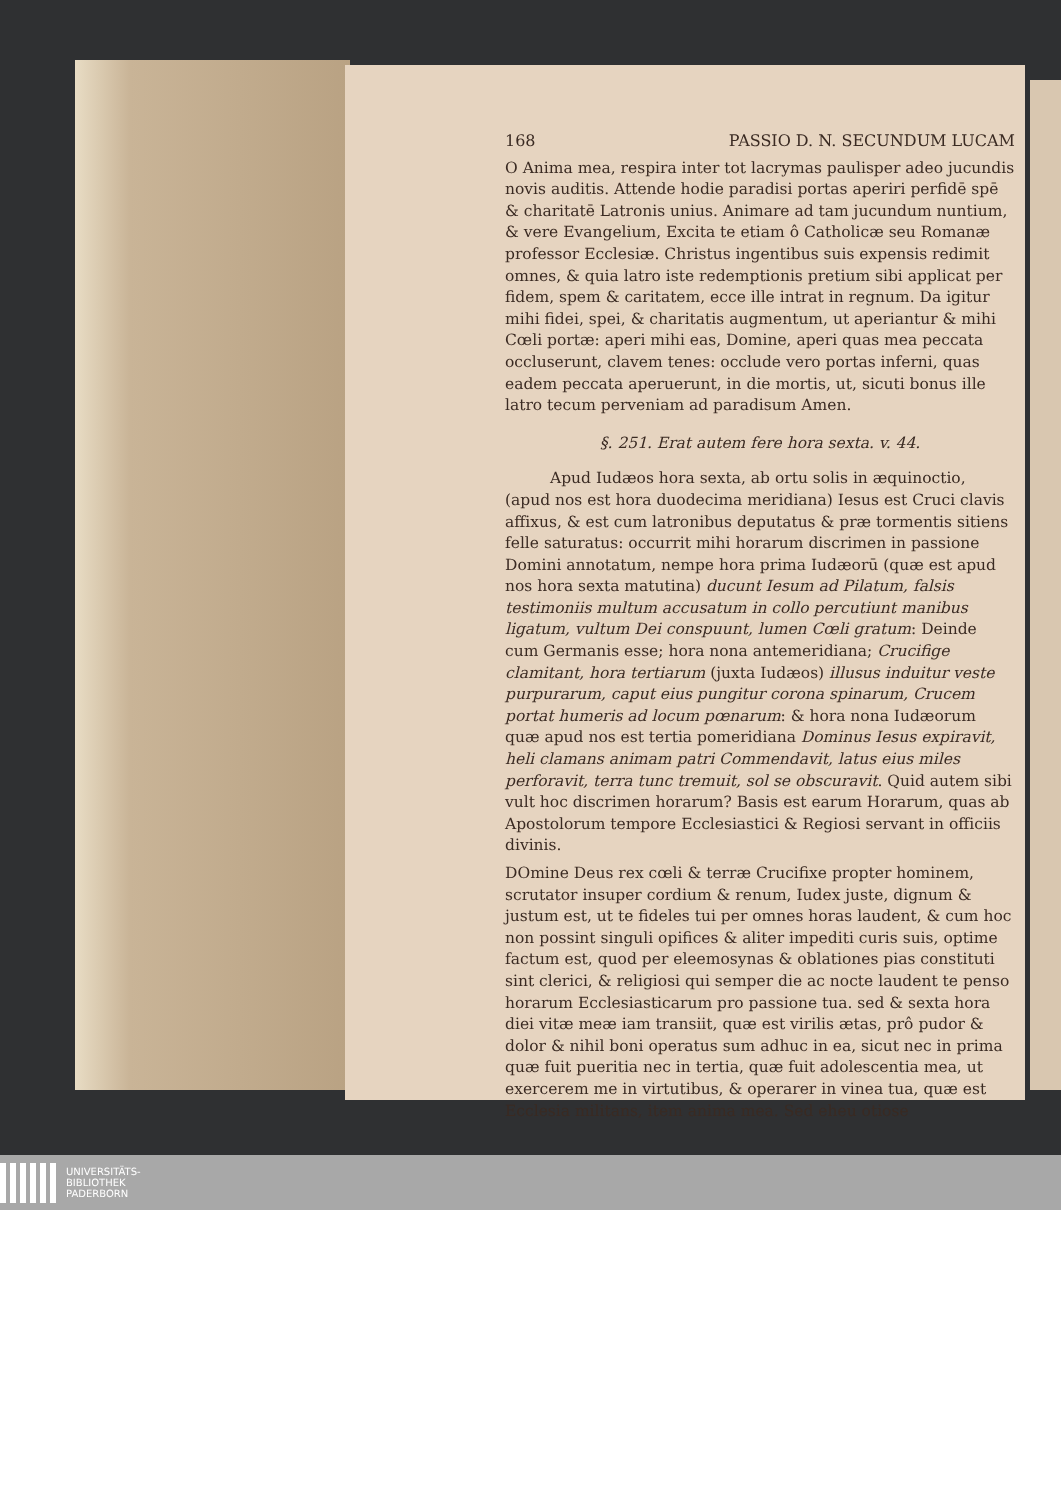168 PASSIO D. N. SECUNDUM LUCAM
O Anima mea, respira inter tot lacrymas paulisper adeo jucundis novis auditis. Attende hodie paradisi portas aperiri perfidē spē & charitatē Latronis unius. Animare ad tam jucundum nuntium, & vere Evangelium, Excita te etiam ô Catholicæ seu Romanæ professor Ecclesiæ. Christus ingentibus suis expensis redimit omnes, & quia latro iste redemptionis pretium sibi applicat per fidem, spem & caritatem, ecce ille intrat in regnum. Da igitur mihi fidei, spei, & charitatis augmentum, ut aperiantur & mihi Cœli portæ: aperi mihi eas, Domine, aperi quas mea peccata occluserunt, clavem tenes: occlude vero portas inferni, quas eadem peccata aperuerunt, in die mortis, ut, sicuti bonus ille latro tecum perveniam ad paradisum Amen.
§. 251. Erat autem fere hora sexta. v. 44.
Apud Iudæos hora sexta, ab ortu solis in æquinoctio, (apud nos est hora duodecima meridiana) Iesus est Cruci clavis affixus, & est cum latronibus deputatus & præ tormentis sitiens felle saturatus: occurrit mihi horarum discrimen in passione Domini annotatum, nempe hora prima Iudæorū (quæ est apud nos hora sexta matutina) ducunt Iesum ad Pilatum, falsis testimoniis multum accusatum in collo percutiunt manibus ligatum, vultum Dei conspuunt, lumen Cœli gratum: Deinde cum Germanis esse; hora nona antemeridiana; Crucifige clamitant, hora tertiarum (juxta Iudæos) illusus induitur veste purpurarum, caput eius pungitur corona spinarum, Crucem portat humeris ad locum pœnarum: & hora nona Iudæorum quæ apud nos est tertia pomeridiana Dominus Iesus expiravit, heli clamans animam patri Commendavit, latus eius miles perforavit, terra tunc tremuit, sol se obscuravit. Quid autem sibi vult hoc discrimen horarum? Basis est earum Horarum, quas ab Apostolorum tempore Ecclesiastici & Regiosi servant in officiis divinis.
DOmine Deus rex cœli & terræ Crucifixe propter hominem, scrutator insuper cordium & renum, Iudex juste, dignum & justum est, ut te fideles tui per omnes horas laudent, & cum hoc non possint singuli opifices & aliter impediti curis suis, optime factum est, quod per eleemosynas & oblationes pias constituti sint clerici, & religiosi qui semper die ac nocte laudent te penso horarum Ecclesiasticarum pro passione tua. sed & sexta hora diei vitæ meæ iam transiit, quæ est virilis ætas, prô pudor & dolor & nihil boni operatus sum adhuc in ea, sicut nec in prima quæ fuit pueritia nec in tertia, quæ fuit adolescentia mea, ut exercerem me in virtutibus, & operarer in vinea tua, quæ est Ecclesia militans, item anima mea. Sed eheu otiose
UNIVERSITÄTS-
BIBLIOTHEK
PADERBORN